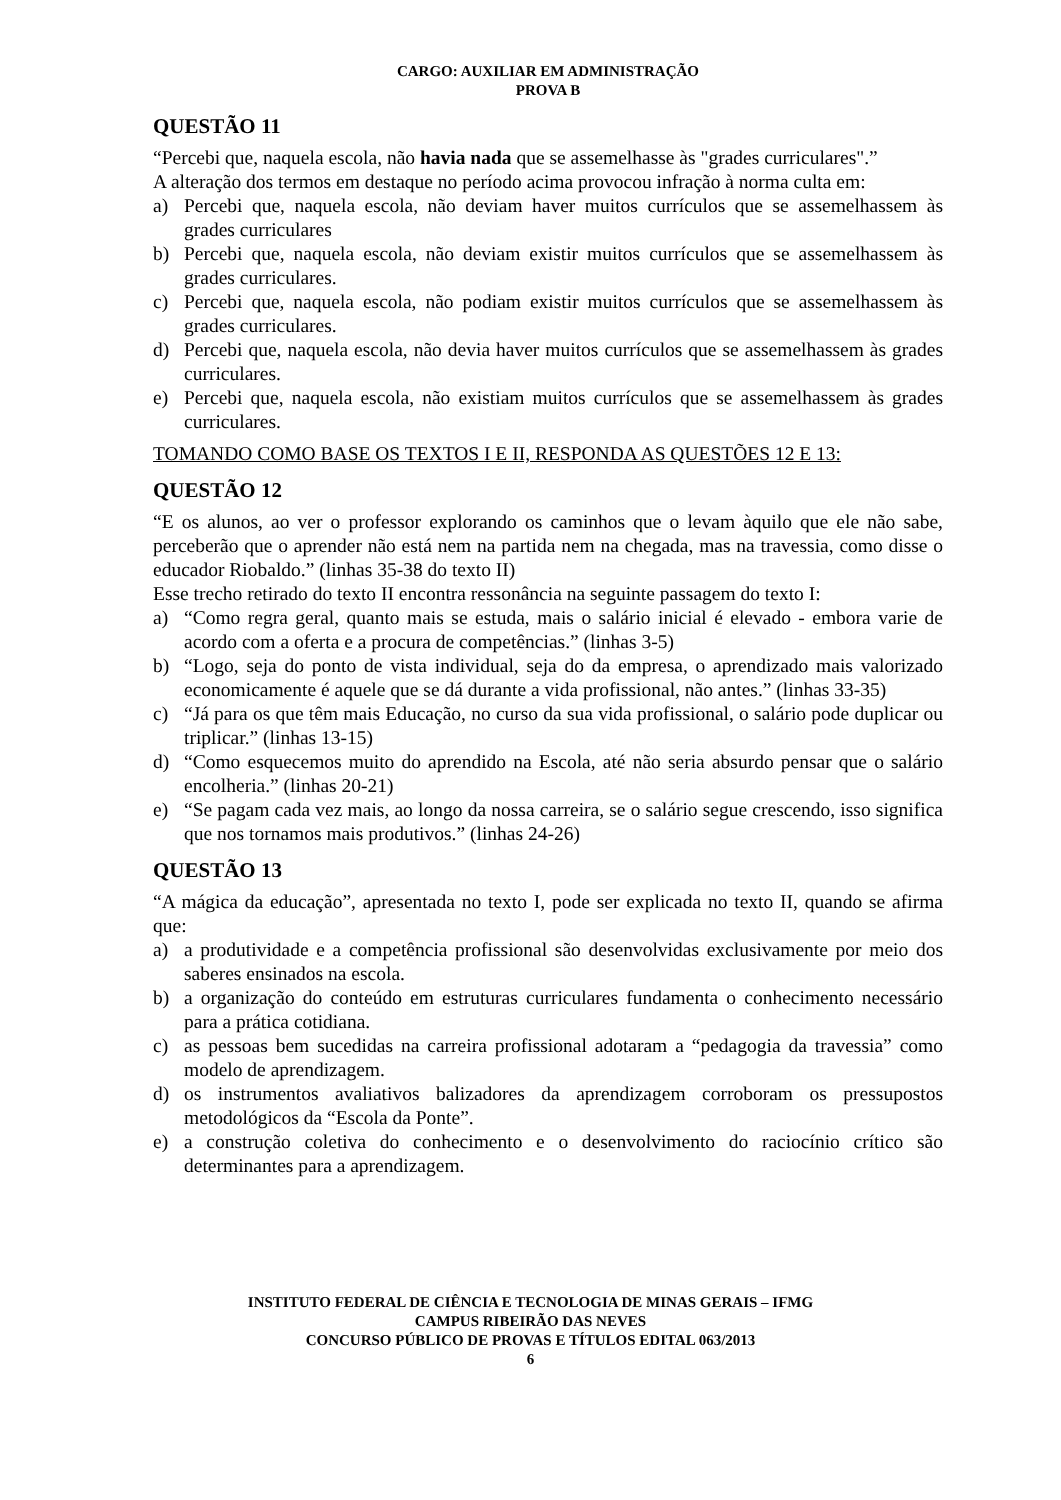CARGO: AUXILIAR EM ADMINISTRAÇÃO
PROVA B
QUESTÃO 11
“Percebi que, naquela escola, não havia nada que se assemelhasse às "grades curriculares".”
A alteração dos termos em destaque no período acima provocou infração à norma culta em:
a) Percebi que, naquela escola, não deviam haver muitos currículos que se assemelhassem às grades curriculares
b) Percebi que, naquela escola, não deviam existir muitos currículos que se assemelhassem às grades curriculares.
c) Percebi que, naquela escola, não podiam existir muitos currículos que se assemelhassem às grades curriculares.
d) Percebi que, naquela escola, não devia haver muitos currículos que se assemelhassem às grades curriculares.
e) Percebi que, naquela escola, não existiam muitos currículos que se assemelhassem às grades curriculares.
TOMANDO COMO BASE OS TEXTOS I E II, RESPONDA AS QUESTÕES 12 E 13:
QUESTÃO 12
“E os alunos, ao ver o professor explorando os caminhos que o levam àquilo que ele não sabe, perceberão que o aprender não está nem na partida nem na chegada, mas na travessia, como disse o educador Riobaldo.” (linhas 35-38 do texto II)
Esse trecho retirado do texto II encontra ressonância na seguinte passagem do texto I:
a) “Como regra geral, quanto mais se estuda, mais o salário inicial é elevado - embora varie de acordo com a oferta e a procura de competências.” (linhas 3-5)
b) “Logo, seja do ponto de vista individual, seja do da empresa, o aprendizado mais valorizado economicamente é aquele que se dá durante a vida profissional, não antes.” (linhas 33-35)
c) “Já para os que têm mais Educação, no curso da sua vida profissional, o salário pode duplicar ou triplicar.” (linhas 13-15)
d) “Como esquecemos muito do aprendido na Escola, até não seria absurdo pensar que o salário encolheria.” (linhas 20-21)
e) “Se pagam cada vez mais, ao longo da nossa carreira, se o salário segue crescendo, isso significa que nos tornamos mais produtivos.” (linhas 24-26)
QUESTÃO 13
“A mágica da educação”, apresentada no texto I, pode ser explicada no texto II, quando se afirma que:
a) a produtividade e a competência profissional são desenvolvidas exclusivamente por meio dos saberes ensinados na escola.
b) a organização do conteúdo em estruturas curriculares fundamenta o conhecimento necessário para a prática cotidiana.
c) as pessoas bem sucedidas na carreira profissional adotaram a “pedagogia da travessia” como modelo de aprendizagem.
d) os instrumentos avaliativos balizadores da aprendizagem corroboram os pressupostos metodológicos da “Escola da Ponte”.
e) a construção coletiva do conhecimento e o desenvolvimento do raciocínio crítico são determinantes para a aprendizagem.
INSTITUTO FEDERAL DE CIÊNCIA E TECNOLOGIA DE MINAS GERAIS – IFMG
CAMPUS RIBEIRÃO DAS NEVES
CONCURSO PÚBLICO DE PROVAS E TÍTULOS EDITAL 063/2013
6